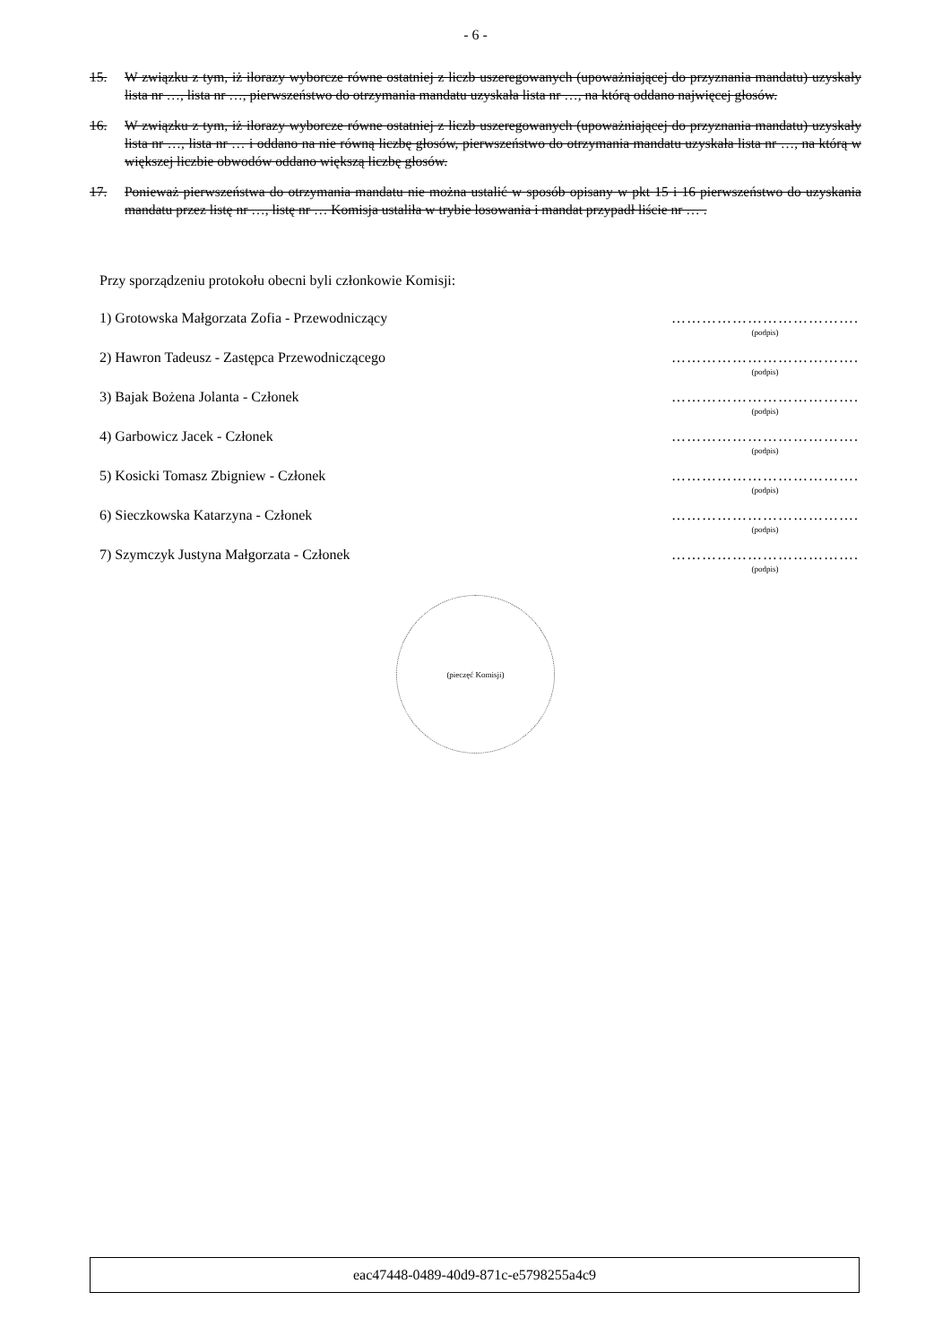- 6 -
15. W związku z tym, iż ilorazy wyborcze równe ostatniej z liczb uszeregowanych (upoważniającej do przyznania mandatu) uzyskały lista nr …, lista nr …, pierwszeństwo do otrzymania mandatu uzyskała lista nr …, na którą oddano najwięcej głosów.
16. W związku z tym, iż ilorazy wyborcze równe ostatniej z liczb uszeregowanych (upoważniającej do przyznania mandatu) uzyskały lista nr …, lista nr … i oddano na nie równą liczbę głosów, pierwszeństwo do otrzymania mandatu uzyskała lista nr …, na którą w większej liczbie obwodów oddano większą liczbę głosów.
17. Ponieważ pierwszeństwa do otrzymania mandatu nie można ustalić w sposób opisany w pkt 15 i 16 pierwszeństwo do uzyskania mandatu przez listę nr …, listę nr … Komisja ustaliła w trybie losowania i mandat przypadł liście nr … .
Przy sporządzeniu protokołu obecni byli członkowie Komisji:
1) Grotowska Małgorzata Zofia - Przewodniczący
……………………………….
(podpis)
2) Hawron Tadeusz - Zastępca Przewodniczącego
……………………………….
(podpis)
3) Bajak Bożena Jolanta - Członek
……………………………….
(podpis)
4) Garbowicz Jacek - Członek ……………………………….
(podpis)
5) Kosicki Tomasz Zbigniew - Członek
……………………………….
(podpis)
6) Sieczkowska Katarzyna - Członek
……………………………….
(podpis)
7) Szymczyk Justyna Małgorzata - Członek
……………………………….
(podpis)
(pieczęć Komisji)
eac47448-0489-40d9-871c-e5798255a4c9